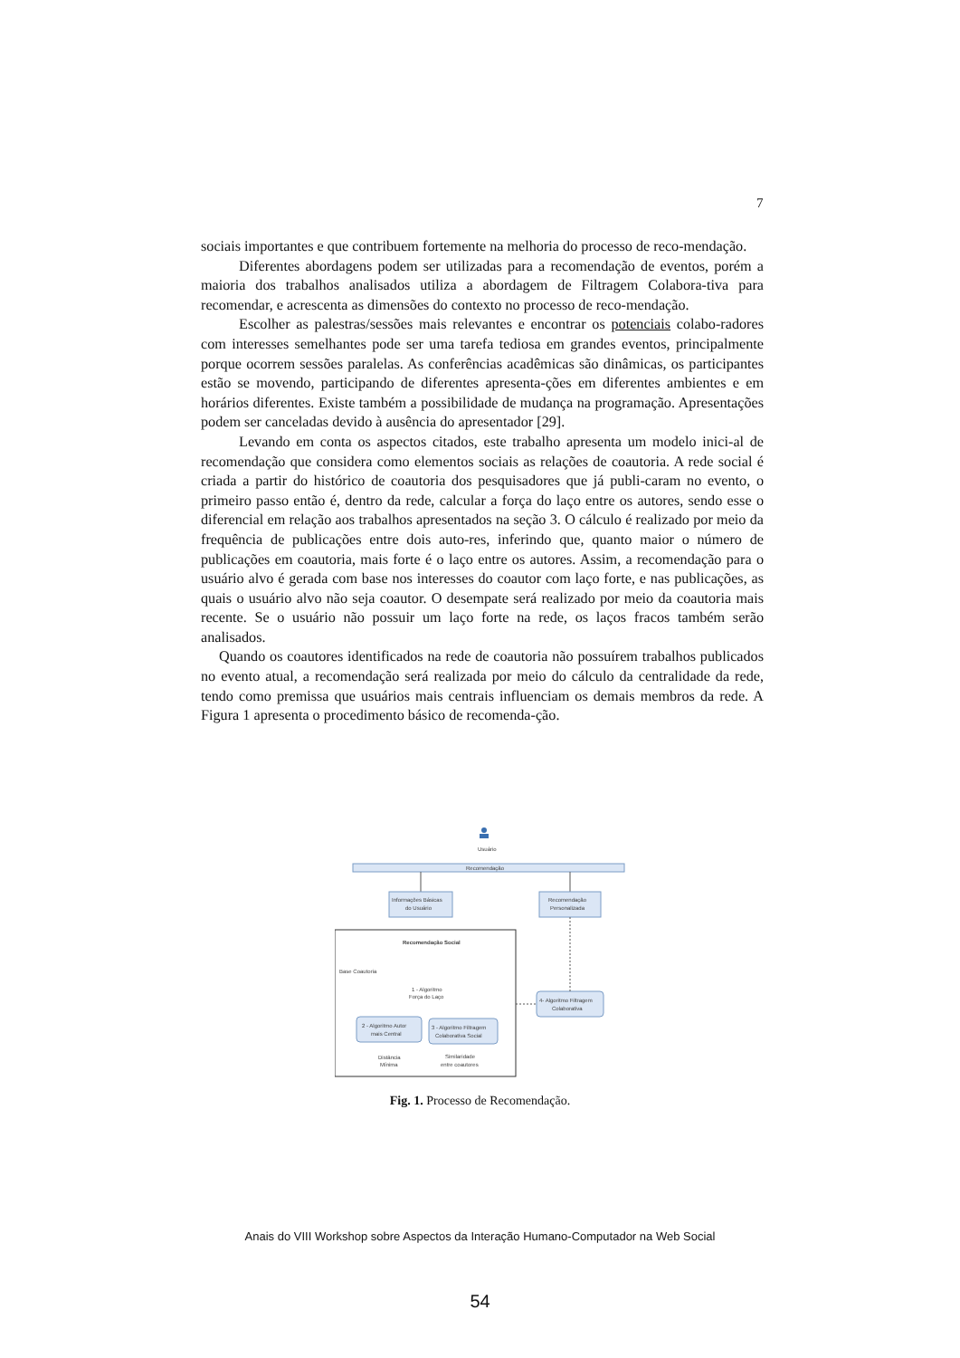7
sociais importantes e que contribuem fortemente na melhoria do processo de reco-mendação.
Diferentes abordagens podem ser utilizadas para a recomendação de eventos, porém a maioria dos trabalhos analisados utiliza a abordagem de Filtragem Colabora-tiva para recomendar, e acrescenta as dimensões do contexto no processo de reco-mendação.
Escolher as palestras/sessões mais relevantes e encontrar os potenciais colabo-radores com interesses semelhantes pode ser uma tarefa tediosa em grandes eventos, principalmente porque ocorrem sessões paralelas. As conferências acadêmicas são dinâmicas, os participantes estão se movendo, participando de diferentes apresenta-ções em diferentes ambientes e em horários diferentes. Existe também a possibilidade de mudança na programação. Apresentações podem ser canceladas devido à ausência do apresentador [29].
Levando em conta os aspectos citados, este trabalho apresenta um modelo inici-al de recomendação que considera como elementos sociais as relações de coautoria. A rede social é criada a partir do histórico de coautoria dos pesquisadores que já publi-caram no evento, o primeiro passo então é, dentro da rede, calcular a força do laço entre os autores, sendo esse o diferencial em relação aos trabalhos apresentados na seção 3. O cálculo é realizado por meio da frequência de publicações entre dois auto-res, inferindo que, quanto maior o número de publicações em coautoria, mais forte é o laço entre os autores. Assim, a recomendação para o usuário alvo é gerada com base nos interesses do coautor com laço forte, e nas publicações, as quais o usuário alvo não seja coautor. O desempate será realizado por meio da coautoria mais recente. Se o usuário não possuir um laço forte na rede, os laços fracos também serão analisados.
Quando os coautores identificados na rede de coautoria não possuírem trabalhos publicados no evento atual, a recomendação será realizada por meio do cálculo da centralidade da rede, tendo como premissa que usuários mais centrais influenciam os demais membros da rede. A Figura 1 apresenta o procedimento básico de recomenda-ção.
Usuário
Recomendação
Informações Básicas
do Usuário
Recomendação
Personalizada
Recomendação Social
Base Coautoria
1 - Algoritmo
Força do Laço
2 - Algoritmo Autor
mais Central
3 - Algoritmo Filtragem
Colaborativa Social
Distância
Mínima
Similaridade
entre coautores
4- Algoritmo Filtragem
Colaborativa
Fig. 1. Processo de Recomendação.
Anais do VIII Workshop sobre Aspectos da Interação Humano-Computador na Web Social
54